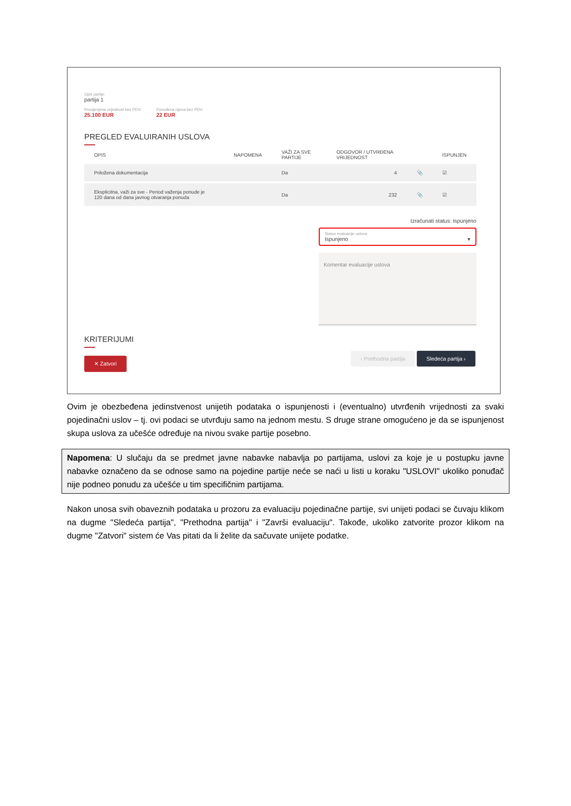Opis partije:
partija 1
Procijenjena vrijednost bez PDV:
25.100 EUR
Ponuđena cijena bez PDV:
22 EUR
PREGLED EVALUIRANIH USLOVA
| OPIS | NAPOMENA | VAŽI ZA SVE PARTIJE | ODGOVOR / UTVRĐENA VRIJEDNOST | | ISPUNJEN |
| --- | --- | --- | --- | --- | --- |
| Priložena dokumentacija | | Da | 4 | 📎 | ☑ |
| Eksplicitna, važi za sve - Period važenja ponude je 120 dana od dana javnog otvaranja ponuda | | Da | 232 | 📎 | ☑ |
Izračunati status: Ispunjeno
Status evaluacije uslova
Ispunjeno ▾
Komentar evaluacije uslova
KRITERIJUMI
✕ Zatvori ‹ Prethodna partija Sledeća partija ›
Ovim je obezbeđena jedinstvenost unijetih podataka o ispunjenosti i (eventualno) utvrđenih vrijednosti za svaki pojedinačni uslov – tj. ovi podaci se utvrđuju samo na jednom mestu. S druge strane omogućeno je da se ispunjenost skupa uslova za učešće određuje na nivou svake partije posebno.
Napomena: U slučaju da se predmet javne nabavke nabavlja po partijama, uslovi za koje je u postupku javne nabavke označeno da se odnose samo na pojedine partije neće se naći u listi u koraku "USLOVI" ukoliko ponuđač nije podneo ponudu za učešće u tim specifičnim partijama.
Nakon unosa svih obaveznih podataka u prozoru za evaluaciju pojedinačne partije, svi unijeti podaci se čuvaju klikom na dugme "Sledeća partija", "Prethodna partija" i "Završi evaluaciju". Takođe, ukoliko zatvorite prozor klikom na dugme "Zatvori" sistem će Vas pitati da li želite da sačuvate unijete podatke.